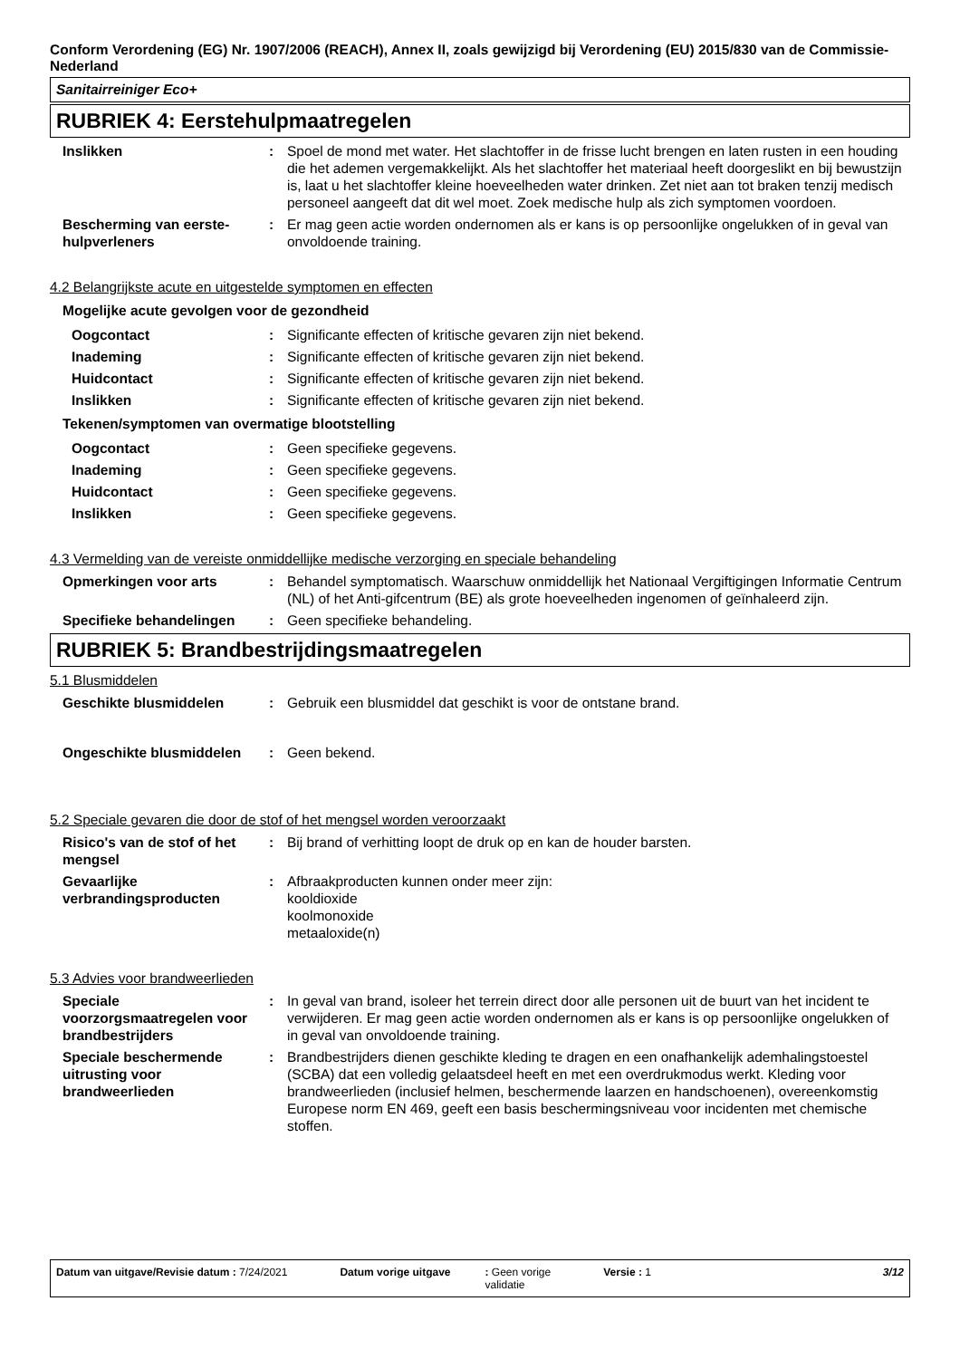Conform Verordening (EG) Nr. 1907/2006 (REACH), Annex II, zoals gewijzigd bij Verordening (EU) 2015/830 van de Commissie- Nederland
Sanitairreiniger Eco+
RUBRIEK 4: Eerstehulpmaatregelen
Inslikken : Spoel de mond met water. Het slachtoffer in de frisse lucht brengen en laten rusten in een houding die het ademen vergemakkelijkt. Als het slachtoffer het materiaal heeft doorgeslikt en bij bewustzijn is, laat u het slachtoffer kleine hoeveelheden water drinken. Zet niet aan tot braken tenzij medisch personeel aangeeft dat dit wel moet. Zoek medische hulp als zich symptomen voordoen.
Bescherming van eerste-hulpverleners
: Er mag geen actie worden ondernomen als er kans is op persoonlijke ongelukken of in geval van onvoldoende training.
4.2 Belangrijkste acute en uitgestelde symptomen en effecten
Mogelijke acute gevolgen voor de gezondheid
Oogcontact : Significante effecten of kritische gevaren zijn niet bekend.
Inademing : Significante effecten of kritische gevaren zijn niet bekend.
Huidcontact : Significante effecten of kritische gevaren zijn niet bekend.
Inslikken : Significante effecten of kritische gevaren zijn niet bekend.
Tekenen/symptomen van overmatige blootstelling
Oogcontact : Geen specifieke gegevens.
Inademing : Geen specifieke gegevens.
Huidcontact : Geen specifieke gegevens.
Inslikken : Geen specifieke gegevens.
4.3 Vermelding van de vereiste onmiddellijke medische verzorging en speciale behandeling
Opmerkingen voor arts : Behandel symptomatisch. Waarschuw onmiddellijk het Nationaal Vergiftigingen Informatie Centrum (NL) of het Anti-gifcentrum (BE) als grote hoeveelheden ingenomen of geïnhaleerd zijn.
Specifieke behandelingen : Geen specifieke behandeling.
RUBRIEK 5: Brandbestrijdingsmaatregelen
5.1 Blusmiddelen
Geschikte blusmiddelen : Gebruik een blusmiddel dat geschikt is voor de ontstane brand.
Ongeschikte blusmiddelen : Geen bekend.
5.2 Speciale gevaren die door de stof of het mengsel worden veroorzaakt
Risico's van de stof of het mengsel
: Bij brand of verhitting loopt de druk op en kan de houder barsten.
Gevaarlijke verbrandingsproducten
: Afbraakproducten kunnen onder meer zijn:
kooldioxide
koolmonoxide
metaaloxide(n)
5.3 Advies voor brandweerlieden
Speciale voorzorgsmaatregelen voor brandbestrijders
: In geval van brand, isoleer het terrein direct door alle personen uit de buurt van het incident te verwijderen. Er mag geen actie worden ondernomen als er kans is op persoonlijke ongelukken of in geval van onvoldoende training.
Speciale beschermende uitrusting voor brandweerlieden
: Brandbestrijders dienen geschikte kleding te dragen en een onafhankelijk ademhalingstoestel (SCBA) dat een volledig gelaatsdeel heeft en met een overdrukmodus werkt. Kleding voor brandweerlieden (inclusief helmen, beschermende laarzen en handschoenen), overeenkomstig Europese norm EN 469, geeft een basis beschermingsniveau voor incidenten met chemische stoffen.
Datum van uitgave/Revisie datum : 7/24/2021 Datum vorige uitgave: Geen vorige
validatie Versie : 1 3/12